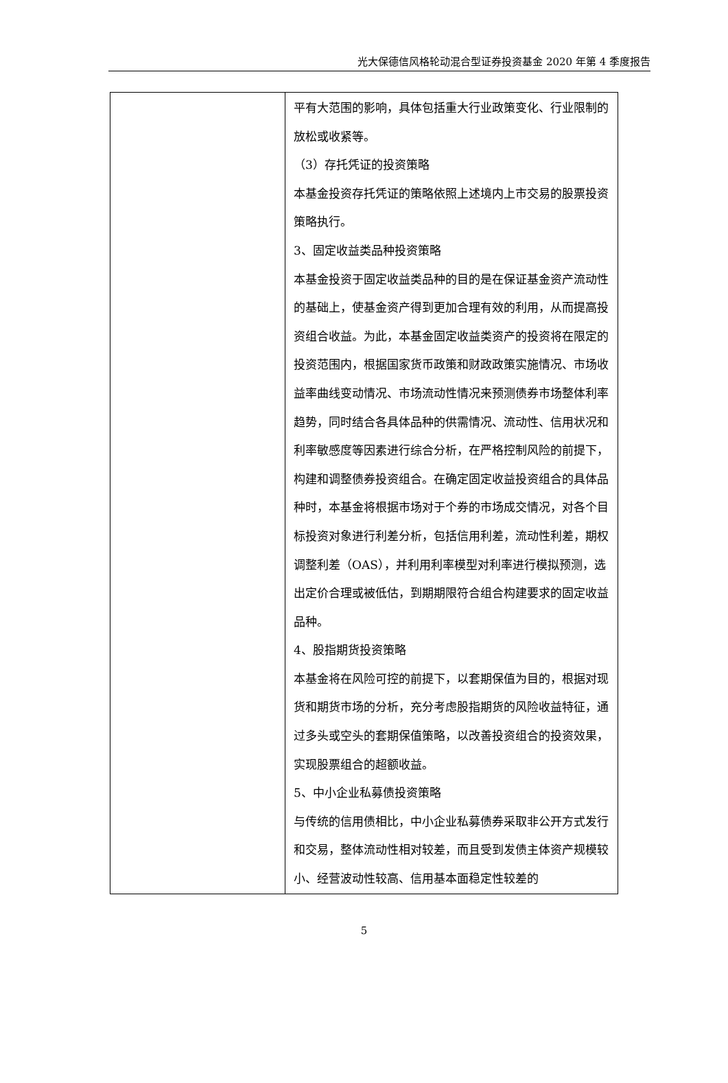光大保德信风格轮动混合型证券投资基金 2020 年第 4 季度报告
| | 平有大范围的影响，具体包括重大行业政策变化、行业限制的放松或收紧等。 （3）存托凭证的投资策略 本基金投资存托凭证的策略依照上述境内上市交易的股票投资策略执行。 3、固定收益类品种投资策略 本基金投资于固定收益类品种的目的是在保证基金资产流动性的基础上，使基金资产得到更加合理有效的利用，从而提高投资组合收益。为此，本基金固定收益类资产的投资将在限定的投资范围内，根据国家货币政策和财政政策实施情况、市场收益率曲线变动情况、市场流动性情况来预测债券市场整体利率趋势，同时结合各具体品种的供需情况、流动性、信用状况和利率敏感度等因素进行综合分析，在严格控制风险的前提下，构建和调整债券投资组合。在确定固定收益投资组合的具体品种时，本基金将根据市场对于个券的市场成交情况，对各个目标投资对象进行利差分析，包括信用利差，流动性利差，期权调整利差（OAS），并利用利率模型对利率进行模拟预测，选出定价合理或被低估，到期期限符合组合构建要求的固定收益品种。 4、股指期货投资策略 本基金将在风险可控的前提下，以套期保值为目的，根据对现货和期货市场的分析，充分考虑股指期货的风险收益特征，通过多头或空头的套期保值策略，以改善投资组合的投资效果，实现股票组合的超额收益。 5、中小企业私募债投资策略 与传统的信用债相比，中小企业私募债券采取非公开方式发行和交易，整体流动性相对较差，而且受到发债主体资产规模较小、经营波动性较高、信用基本面稳定性较差的 |
5